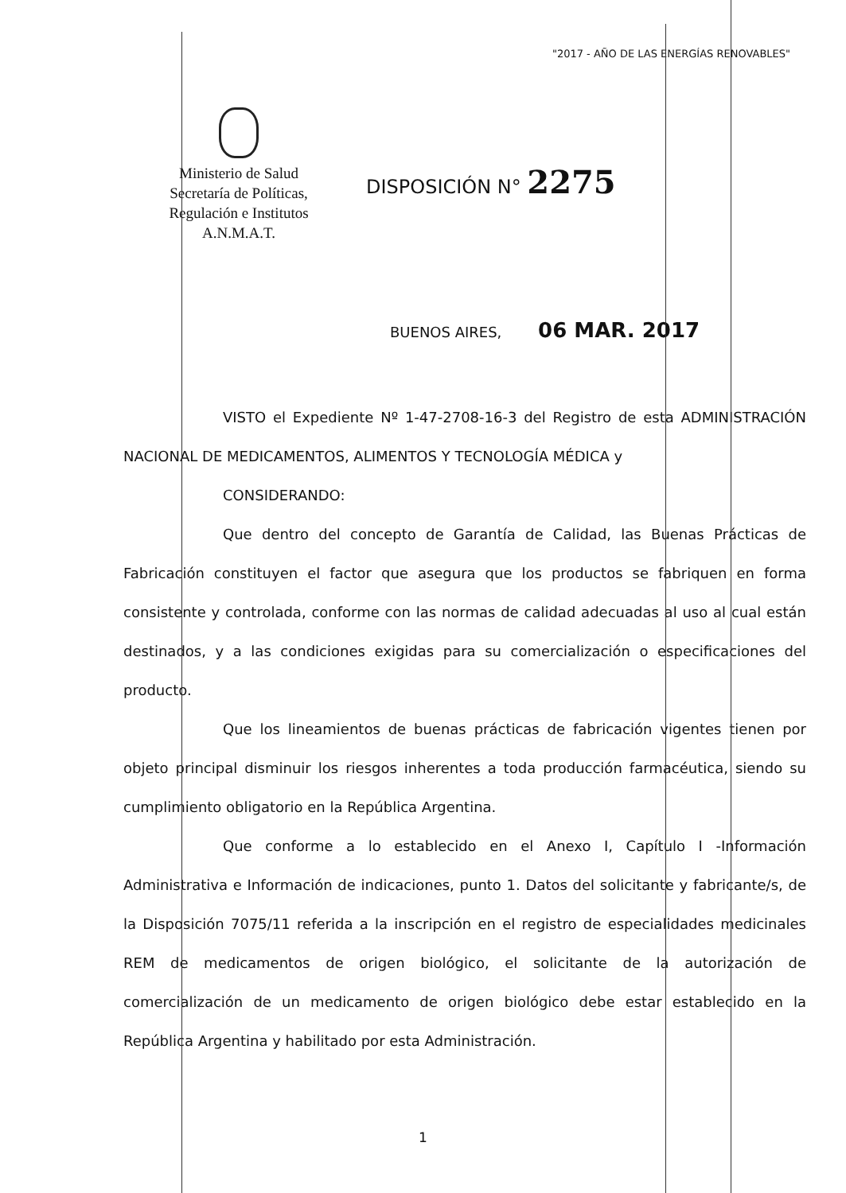"2017 - AÑO DE LAS ENERGÍAS RENOVABLES"
Ministerio de Salud
Secretaría de Políticas,
Regulación e Institutos
A.N.M.A.T.
DISPOSICIÓN N° 2275
BUENOS AIRES, 06 MAR. 2017
VISTO el Expediente Nº 1-47-2708-16-3 del Registro de esta ADMINISTRACIÓN NACIONAL DE MEDICAMENTOS, ALIMENTOS Y TECNOLOGÍA MÉDICA y
CONSIDERANDO:
Que dentro del concepto de Garantía de Calidad, las Buenas Prácticas de Fabricación constituyen el factor que asegura que los productos se fabriquen en forma consistente y controlada, conforme con las normas de calidad adecuadas al uso al cual están destinados, y a las condiciones exigidas para su comercialización o especificaciones del producto.
Que los lineamientos de buenas prácticas de fabricación vigentes tienen por objeto principal disminuir los riesgos inherentes a toda producción farmacéutica, siendo su cumplimiento obligatorio en la República Argentina.
Que conforme a lo establecido en el Anexo I, Capítulo I -Información Administrativa e Información de indicaciones, punto 1. Datos del solicitante y fabricante/s, de la Disposición 7075/11 referida a la inscripción en el registro de especialidades medicinales REM de medicamentos de origen biológico, el solicitante de la autorización de comercialización de un medicamento de origen biológico debe estar establecido en la República Argentina y habilitado por esta Administración.
1